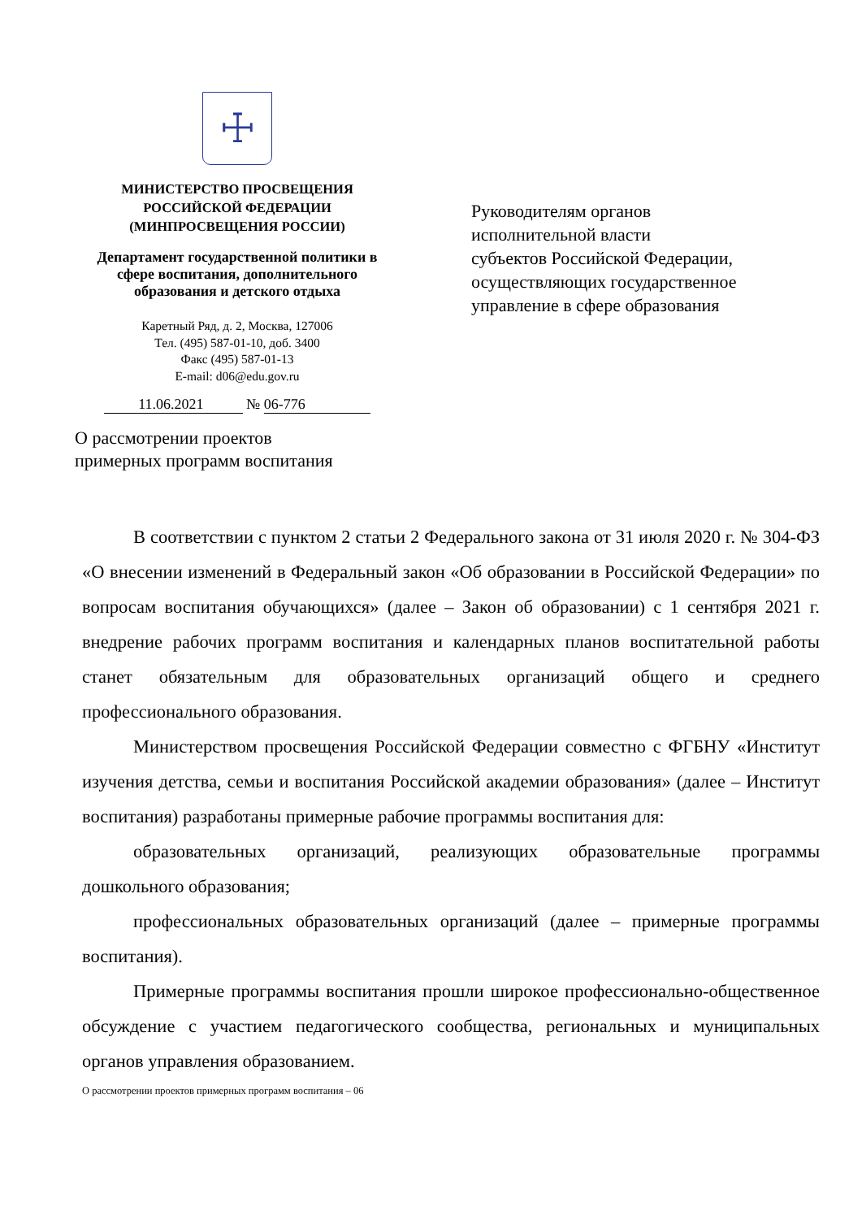☩
МИНИСТЕРСТВО ПРОСВЕЩЕНИЯ
РОССИЙСКОЙ ФЕДЕРАЦИИ
(МИНПРОСВЕЩЕНИЯ РОССИИ)
Департамент государственной политики в сфере воспитания, дополнительного образования и детского отдыха
Каретный Ряд, д. 2, Москва, 127006
Тел. (495) 587-01-10, доб. 3400
Факс (495) 587-01-13
E-mail: d06@edu.gov.ru
11.06.2021 № 06-776
Руководителям органов
исполнительной власти
субъектов Российской Федерации,
осуществляющих государственное
управление в сфере образования
О рассмотрении проектов
примерных программ воспитания
В соответствии с пунктом 2 статьи 2 Федерального закона от 31 июля 2020 г. № 304-ФЗ «О внесении изменений в Федеральный закон «Об образовании в Российской Федерации» по вопросам воспитания обучающихся» (далее – Закон об образовании) с 1 сентября 2021 г. внедрение рабочих программ воспитания и календарных планов воспитательной работы станет обязательным для образовательных организаций общего и среднего профессионального образования.
Министерством просвещения Российской Федерации совместно с ФГБНУ «Институт изучения детства, семьи и воспитания Российской академии образования» (далее – Институт воспитания) разработаны примерные рабочие программы воспитания для:
образовательных организаций, реализующих образовательные программы дошкольного образования;
профессиональных образовательных организаций (далее – примерные программы воспитания).
Примерные программы воспитания прошли широкое профессионально-общественное обсуждение с участием педагогического сообщества, региональных и муниципальных органов управления образованием.
О рассмотрении проектов примерных программ воспитания – 06